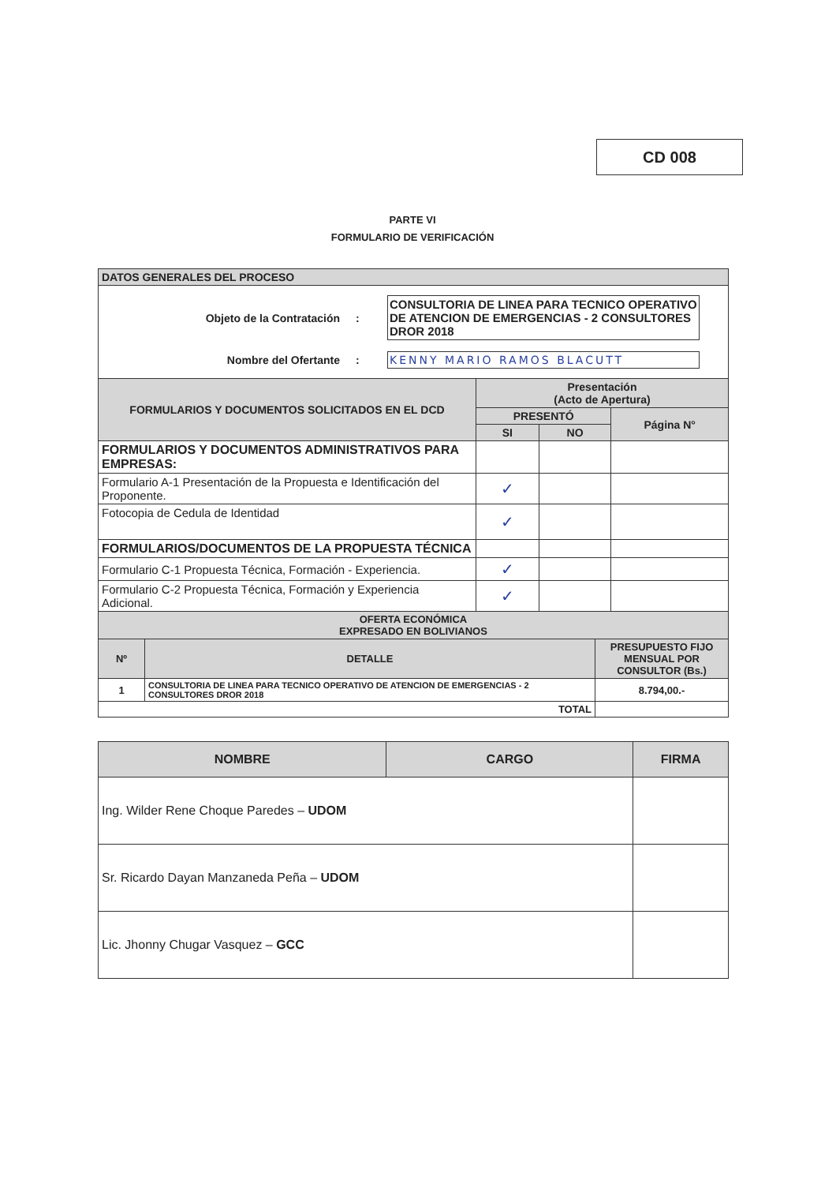CD 008
PARTE VI
FORMULARIO DE VERIFICACIÓN
| DATOS GENERALES DEL PROCESO |
| Objeto de la Contratación : CONSULTORIA DE LINEA PARA TECNICO OPERATIVO DE ATENCION DE EMERGENCIAS - 2 CONSULTORES DROR 2018 Nombre del Ofertante : KENNY MARIO RAMOS BLACUTT |
| FORMULARIOS Y DOCUMENTOS SOLICITADOS EN EL DCD | Presentación (Acto de Apertura) | | |
| --- | --- | --- | --- |
| | PRESENTÓ | | Página N° |
| | SI | NO | |
| FORMULARIOS Y DOCUMENTOS ADMINISTRATIVOS PARA EMPRESAS: | | | |
| Formulario A-1 Presentación de la Propuesta e Identificación del Proponente. | ✓ | | |
| Fotocopia de Cedula de Identidad | ✓ | | |
| FORMULARIOS/DOCUMENTOS DE LA PROPUESTA TÉCNICA | | | |
| Formulario C-1 Propuesta Técnica, Formación - Experiencia. | ✓ | | |
| Formulario C-2 Propuesta Técnica, Formación y Experiencia Adicional. | ✓ | | |
| OFERTA ECONÓMICA EXPRESADO EN BOLIVIANOS | | |
| --- | --- | --- |
| Nº | DETALLE | PRESUPUESTO FIJO MENSUAL POR CONSULTOR (Bs.) |
| 1 | CONSULTORIA DE LINEA PARA TECNICO OPERATIVO DE ATENCION DE EMERGENCIAS - 2 CONSULTORES DROR 2018 | 8.794,00.- |
| TOTAL | | |
| NOMBRE | CARGO | FIRMA |
| --- | --- | --- |
| Ing. Wilder Rene Choque Paredes – UDOM | | |
| Sr. Ricardo Dayan Manzaneda Peña – UDOM | | |
| Lic. Jhonny Chugar Vasquez – GCC | | |